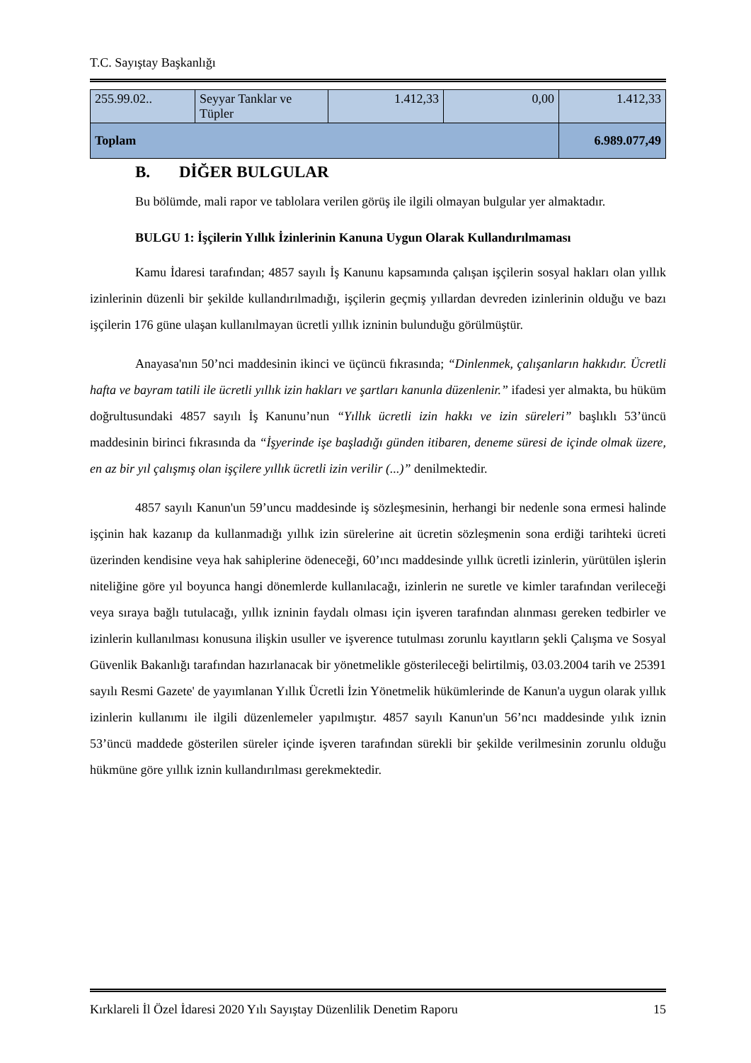T.C. Sayıştay Başkanlığı
| 255.99.02.. | Seyyar Tanklar ve Tüpler | 1.412,33 | 0,00 | 1.412,33 |
| Toplam | | | | 6.989.077,49 |
B. DİĞER BULGULAR
Bu bölümde, mali rapor ve tablolara verilen görüş ile ilgili olmayan bulgular yer almaktadır.
BULGU 1: İşçilerin Yıllık İzinlerinin Kanuna Uygun Olarak Kullandırılmaması
Kamu İdaresi tarafından; 4857 sayılı İş Kanunu kapsamında çalışan işçilerin sosyal hakları olan yıllık izinlerinin düzenli bir şekilde kullandırılmadığı, işçilerin geçmiş yıllardan devreden izinlerinin olduğu ve bazı işçilerin 176 güne ulaşan kullanılmayan ücretli yıllık izninin bulunduğu görülmüştür.
Anayasa'nın 50’nci maddesinin ikinci ve üçüncü fıkrasında; “Dinlenmek, çalışanların hakkıdır. Ücretli hafta ve bayram tatili ile ücretli yıllık izin hakları ve şartları kanunla düzenlenir.” ifadesi yer almakta, bu hüküm doğrultusundaki 4857 sayılı İş Kanunu’nun “Yıllık ücretli izin hakkı ve izin süreleri” başlıklı 53’üncü maddesinin birinci fıkrasında da “İşyerinde işe başladığı günden itibaren, deneme süresi de içinde olmak üzere, en az bir yıl çalışmış olan işçilere yıllık ücretli izin verilir (...)” denilmektedir.
4857 sayılı Kanun'un 59’uncu maddesinde iş sözleşmesinin, herhangi bir nedenle sona ermesi halinde işçinin hak kazanıp da kullanmadığı yıllık izin sürelerine ait ücretin sözleşmenin sona erdiği tarihteki ücreti üzerinden kendisine veya hak sahiplerine ödeneceği, 60’ıncı maddesinde yıllık ücretli izinlerin, yürütülen işlerin niteliğine göre yıl boyunca hangi dönemlerde kullanılacağı, izinlerin ne suretle ve kimler tarafından verileceği veya sıraya bağlı tutulacağı, yıllık izninin faydalı olması için işveren tarafından alınması gereken tedbirler ve izinlerin kullanılması konusuna ilişkin usuller ve işverence tutulması zorunlu kayıtların şekli Çalışma ve Sosyal Güvenlik Bakanlığı tarafından hazırlanacak bir yönetmelikle gösterileceği belirtilmiş, 03.03.2004 tarih ve 25391 sayılı Resmi Gazete' de yayımlanan Yıllık Ücretli İzin Yönetmelik hükümlerinde de Kanun'a uygun olarak yıllık izinlerin kullanımı ile ilgili düzenlemeler yapılmıştır. 4857 sayılı Kanun'un 56’ncı maddesinde yılık iznin 53’üncü maddede gösterilen süreler içinde işveren tarafından sürekli bir şekilde verilmesinin zorunlu olduğu hükmüne göre yıllık iznin kullandırılması gerekmektedir.
Kırklareli İl Özel İdaresi 2020 Yılı Sayıştay Düzenlilik Denetim Raporu 15